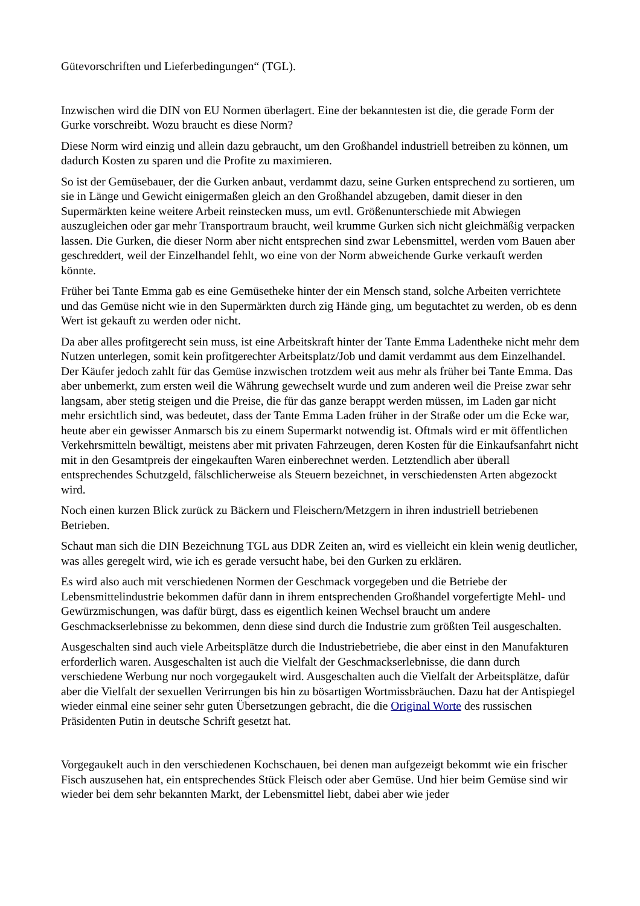Gütevorschriften und Lieferbedingungen“ (TGL).
Inzwischen wird die DIN von EU Normen überlagert. Eine der bekanntesten ist die, die gerade Form der Gurke vorschreibt. Wozu braucht es diese Norm?
Diese Norm wird einzig und allein dazu gebraucht, um den Großhandel industriell betreiben zu können, um dadurch Kosten zu sparen und die Profite zu maximieren.
So ist der Gemüsebauer, der die Gurken anbaut, verdammt dazu, seine Gurken entsprechend zu sortieren, um sie in Länge und Gewicht einigermaßen gleich an den Großhandel abzugeben, damit dieser in den Supermärkten keine weitere Arbeit reinstecken muss, um evtl. Größenunterschiede mit Abwiegen auszugleichen oder gar mehr Transportraum braucht, weil krumme Gurken sich nicht gleichmäßig verpacken lassen. Die Gurken, die dieser Norm aber nicht entsprechen sind zwar Lebensmittel, werden vom Bauen aber geschreddert, weil der Einzelhandel fehlt, wo eine von der Norm abweichende Gurke verkauft werden könnte.
Früher bei Tante Emma gab es eine Gemüsetheke hinter der ein Mensch stand, solche Arbeiten verrichtete und das Gemüse nicht wie in den Supermärkten durch zig Hände ging, um begutachtet zu werden, ob es denn Wert ist gekauft zu werden oder nicht.
Da aber alles profitgerecht sein muss, ist eine Arbeitskraft hinter der Tante Emma Ladentheke nicht mehr dem Nutzen unterlegen, somit kein profitgerechter Arbeitsplatz/Job und damit verdammt aus dem Einzelhandel. Der Käufer jedoch zahlt für das Gemüse inzwischen trotzdem weit aus mehr als früher bei Tante Emma. Das aber unbemerkt, zum ersten weil die Währung gewechselt wurde und zum anderen weil die Preise zwar sehr langsam, aber stetig steigen und die Preise, die für das ganze berappt werden müssen, im Laden gar nicht mehr ersichtlich sind, was bedeutet, dass der Tante Emma Laden früher in der Straße oder um die Ecke war, heute aber ein gewisser Anmarsch bis zu einem Supermarkt notwendig ist. Oftmals wird er mit öffentlichen Verkehrsmitteln bewältigt, meistens aber mit privaten Fahrzeugen, deren Kosten für die Einkaufsanfahrt nicht mit in den Gesamtpreis der eingekauften Waren einberechnet werden. Letztendlich aber überall entsprechendes Schutzgeld, fälschlicherweise als Steuern bezeichnet, in verschiedensten Arten abgezockt wird.
Noch einen kurzen Blick zurück zu Bäckern und Fleischern/Metzgern in ihren industriell betriebenen Betrieben.
Schaut man sich die DIN Bezeichnung TGL aus DDR Zeiten an, wird es vielleicht ein klein wenig deutlicher, was alles geregelt wird, wie ich es gerade versucht habe, bei den Gurken zu erklären.
Es wird also auch mit verschiedenen Normen der Geschmack vorgegeben und die Betriebe der Lebensmittelindustrie bekommen dafür dann in ihrem entsprechenden Großhandel vorgefertigte Mehl- und Gewürzmischungen, was dafür bürgt, dass es eigentlich keinen Wechsel braucht um andere Geschmackserlebnisse zu bekommen, denn diese sind durch die Industrie zum größten Teil ausgeschalten.
Ausgeschalten sind auch viele Arbeitsplätze durch die Industriebetriebe, die aber einst in den Manufakturen erforderlich waren. Ausgeschalten ist auch die Vielfalt der Geschmackserlebnisse, die dann durch verschiedene Werbung nur noch vorgegaukelt wird. Ausgeschalten auch die Vielfalt der Arbeitsplätze, dafür aber die Vielfalt der sexuellen Verirrungen bis hin zu bösartigen Wortmissbräuchen. Dazu hat der Antispiegel wieder einmal eine seiner sehr guten Übersetzungen gebracht, die die Original Worte des russischen Präsidenten Putin in deutsche Schrift gesetzt hat.
Vorgegaukelt auch in den verschiedenen Kochschauen, bei denen man aufgezeigt bekommt wie ein frischer Fisch auszusehen hat, ein entsprechendes Stück Fleisch oder aber Gemüse. Und hier beim Gemüse sind wir wieder bei dem sehr bekannten Markt, der Lebensmittel liebt, dabei aber wie jeder